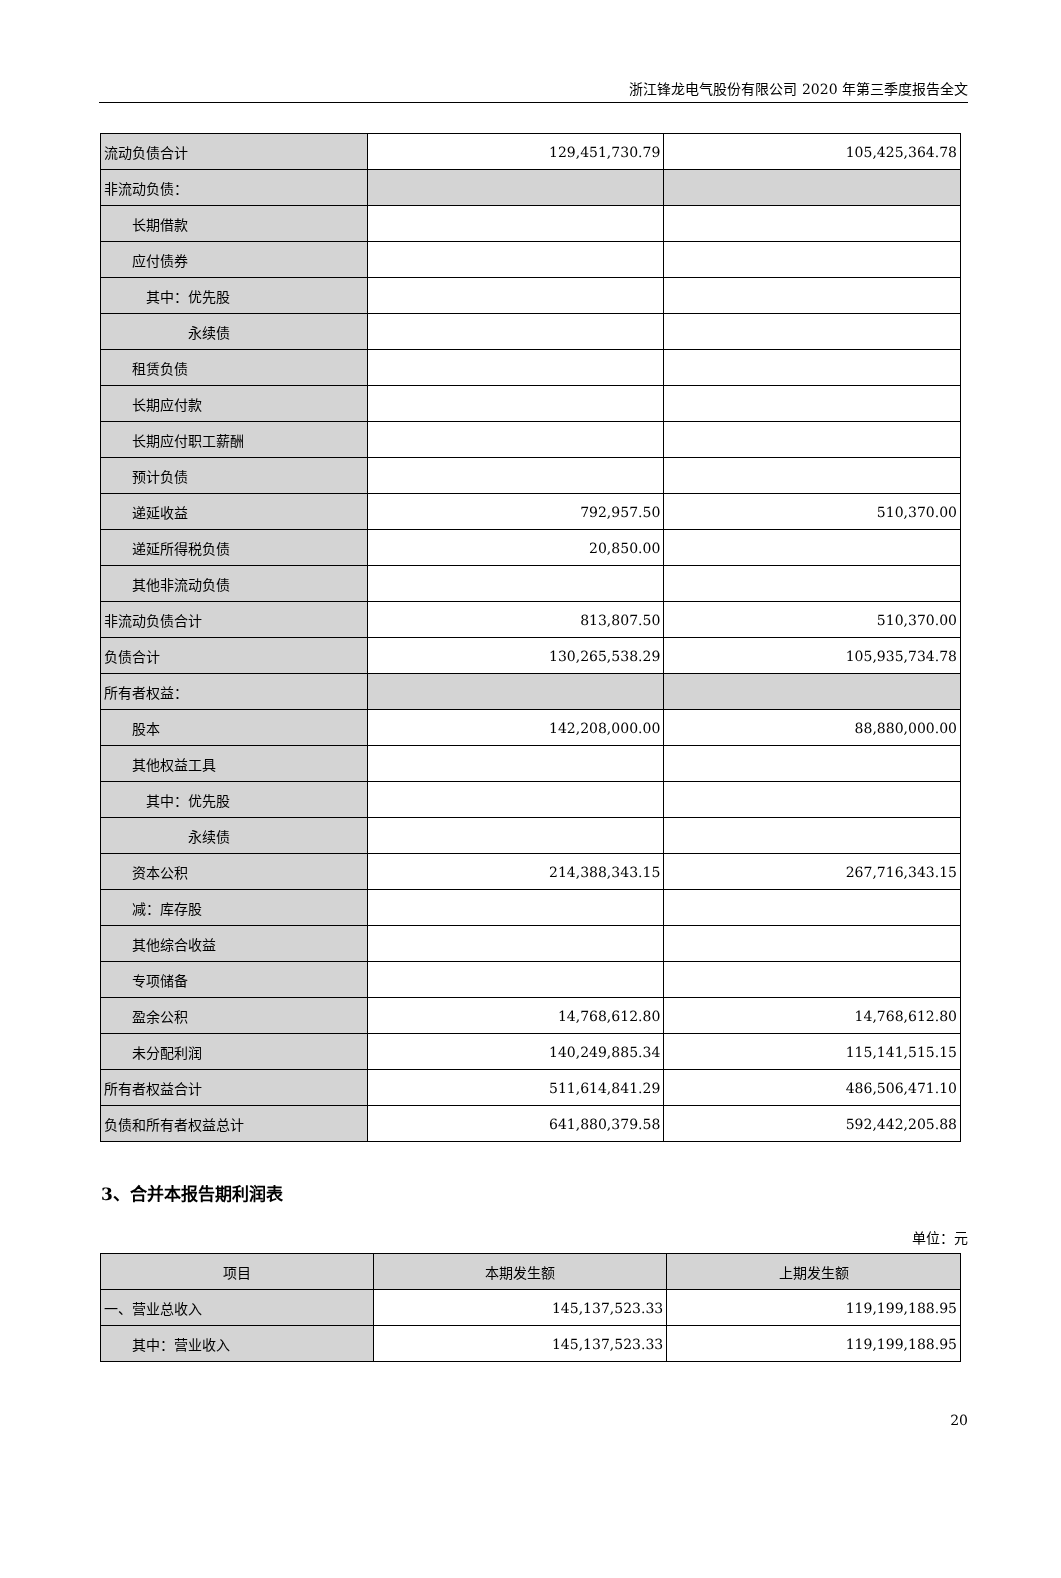浙江锋龙电气股份有限公司 2020 年第三季度报告全文
| 流动负债合计 | 129,451,730.79 | 105,425,364.78 |
| 非流动负债： | | |
| 长期借款 | | |
| 应付债券 | | |
| 其中：优先股 | | |
| 永续债 | | |
| 租赁负债 | | |
| 长期应付款 | | |
| 长期应付职工薪酬 | | |
| 预计负债 | | |
| 递延收益 | 792,957.50 | 510,370.00 |
| 递延所得税负债 | 20,850.00 | |
| 其他非流动负债 | | |
| 非流动负债合计 | 813,807.50 | 510,370.00 |
| 负债合计 | 130,265,538.29 | 105,935,734.78 |
| 所有者权益： | | |
| 股本 | 142,208,000.00 | 88,880,000.00 |
| 其他权益工具 | | |
| 其中：优先股 | | |
| 永续债 | | |
| 资本公积 | 214,388,343.15 | 267,716,343.15 |
| 减：库存股 | | |
| 其他综合收益 | | |
| 专项储备 | | |
| 盈余公积 | 14,768,612.80 | 14,768,612.80 |
| 未分配利润 | 140,249,885.34 | 115,141,515.15 |
| 所有者权益合计 | 511,614,841.29 | 486,506,471.10 |
| 负债和所有者权益总计 | 641,880,379.58 | 592,442,205.88 |
3、合并本报告期利润表
单位：元
| 项目 | 本期发生额 | 上期发生额 |
| --- | --- | --- |
| 一、营业总收入 | 145,137,523.33 | 119,199,188.95 |
| 其中：营业收入 | 145,137,523.33 | 119,199,188.95 |
20